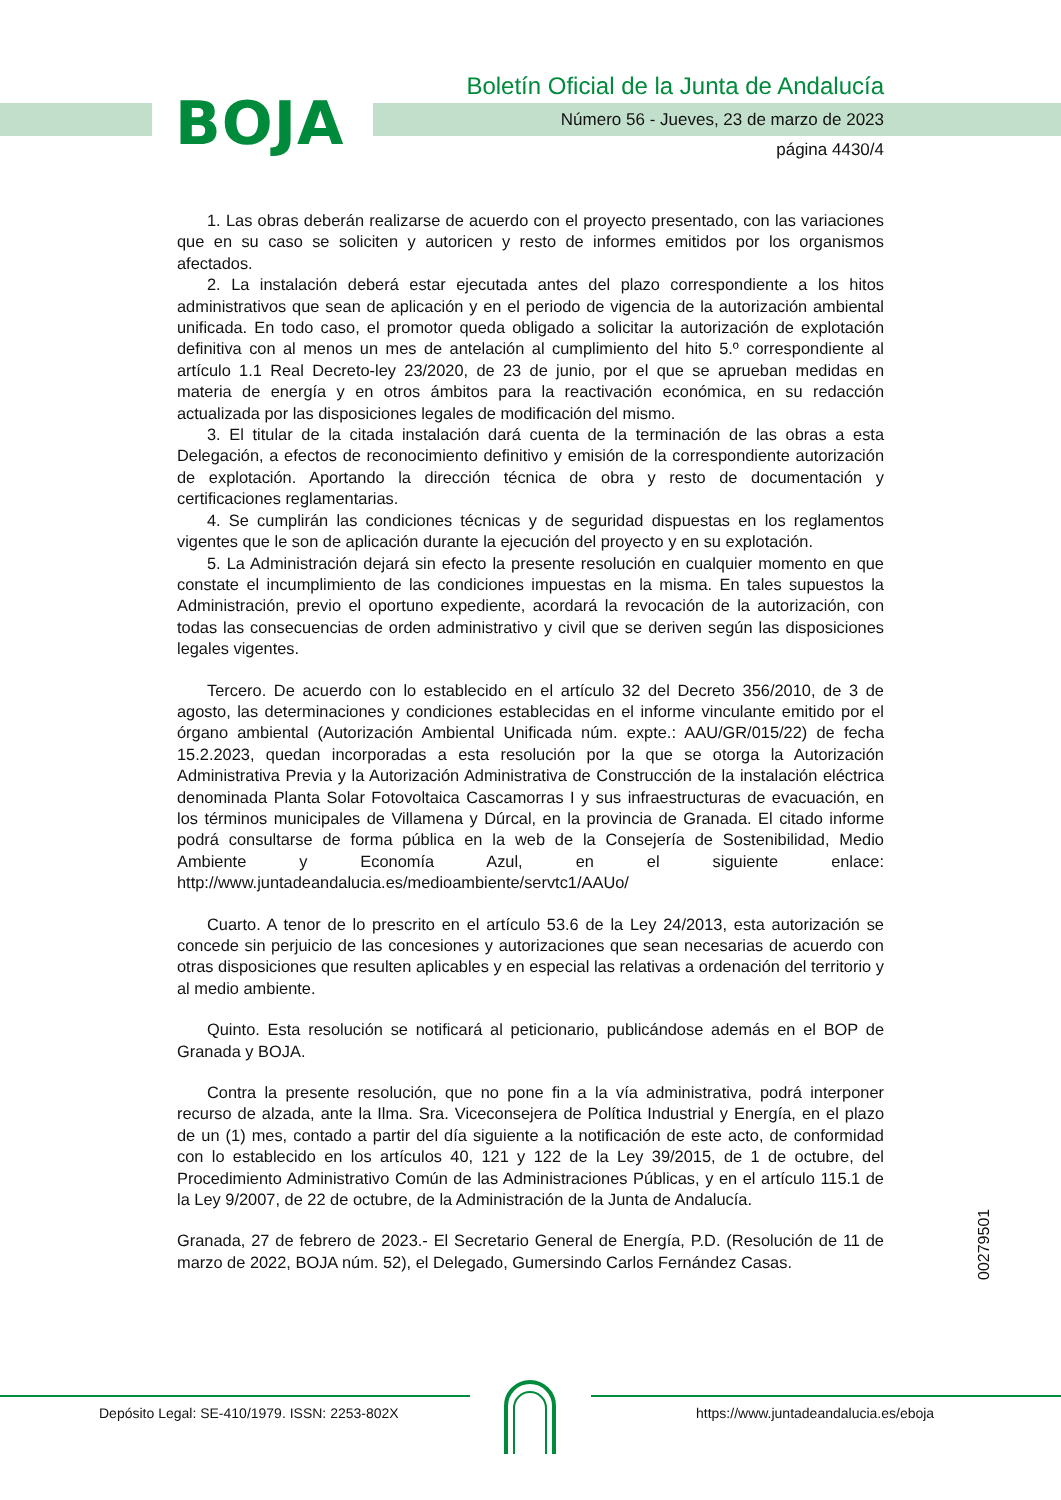BOJA
Boletín Oficial de la Junta de Andalucía
Número 56 - Jueves, 23 de marzo de 2023
página 4430/4
1. Las obras deberán realizarse de acuerdo con el proyecto presentado, con las variaciones que en su caso se soliciten y autoricen y resto de informes emitidos por los organismos afectados.
2. La instalación deberá estar ejecutada antes del plazo correspondiente a los hitos administrativos que sean de aplicación y en el periodo de vigencia de la autorización ambiental unificada. En todo caso, el promotor queda obligado a solicitar la autorización de explotación definitiva con al menos un mes de antelación al cumplimiento del hito 5.º correspondiente al artículo 1.1 Real Decreto-ley 23/2020, de 23 de junio, por el que se aprueban medidas en materia de energía y en otros ámbitos para la reactivación económica, en su redacción actualizada por las disposiciones legales de modificación del mismo.
3. El titular de la citada instalación dará cuenta de la terminación de las obras a esta Delegación, a efectos de reconocimiento definitivo y emisión de la correspondiente autorización de explotación. Aportando la dirección técnica de obra y resto de documentación y certificaciones reglamentarias.
4. Se cumplirán las condiciones técnicas y de seguridad dispuestas en los reglamentos vigentes que le son de aplicación durante la ejecución del proyecto y en su explotación.
5. La Administración dejará sin efecto la presente resolución en cualquier momento en que constate el incumplimiento de las condiciones impuestas en la misma. En tales supuestos la Administración, previo el oportuno expediente, acordará la revocación de la autorización, con todas las consecuencias de orden administrativo y civil que se deriven según las disposiciones legales vigentes.
Tercero. De acuerdo con lo establecido en el artículo 32 del Decreto 356/2010, de 3 de agosto, las determinaciones y condiciones establecidas en el informe vinculante emitido por el órgano ambiental (Autorización Ambiental Unificada núm. expte.: AAU/GR/015/22) de fecha 15.2.2023, quedan incorporadas a esta resolución por la que se otorga la Autorización Administrativa Previa y la Autorización Administrativa de Construcción de la instalación eléctrica denominada Planta Solar Fotovoltaica Cascamorras I y sus infraestructuras de evacuación, en los términos municipales de Villamena y Dúrcal, en la provincia de Granada. El citado informe podrá consultarse de forma pública en la web de la Consejería de Sostenibilidad, Medio Ambiente y Economía Azul, en el siguiente enlace: http://www.juntadeandalucia.es/medioambiente/servtc1/AAUo/
Cuarto. A tenor de lo prescrito en el artículo 53.6 de la Ley 24/2013, esta autorización se concede sin perjuicio de las concesiones y autorizaciones que sean necesarias de acuerdo con otras disposiciones que resulten aplicables y en especial las relativas a ordenación del territorio y al medio ambiente.
Quinto. Esta resolución se notificará al peticionario, publicándose además en el BOP de Granada y BOJA.
Contra la presente resolución, que no pone fin a la vía administrativa, podrá interponer recurso de alzada, ante la Ilma. Sra. Viceconsejera de Política Industrial y Energía, en el plazo de un (1) mes, contado a partir del día siguiente a la notificación de este acto, de conformidad con lo establecido en los artículos 40, 121 y 122 de la Ley 39/2015, de 1 de octubre, del Procedimiento Administrativo Común de las Administraciones Públicas, y en el artículo 115.1 de la Ley 9/2007, de 22 de octubre, de la Administración de la Junta de Andalucía.
Granada, 27 de febrero de 2023.- El Secretario General de Energía, P.D. (Resolución de 11 de marzo de 2022, BOJA núm. 52), el Delegado, Gumersindo Carlos Fernández Casas.
00279501
Depósito Legal: SE-410/1979. ISSN: 2253-802X https://www.juntadeandalucia.es/eboja